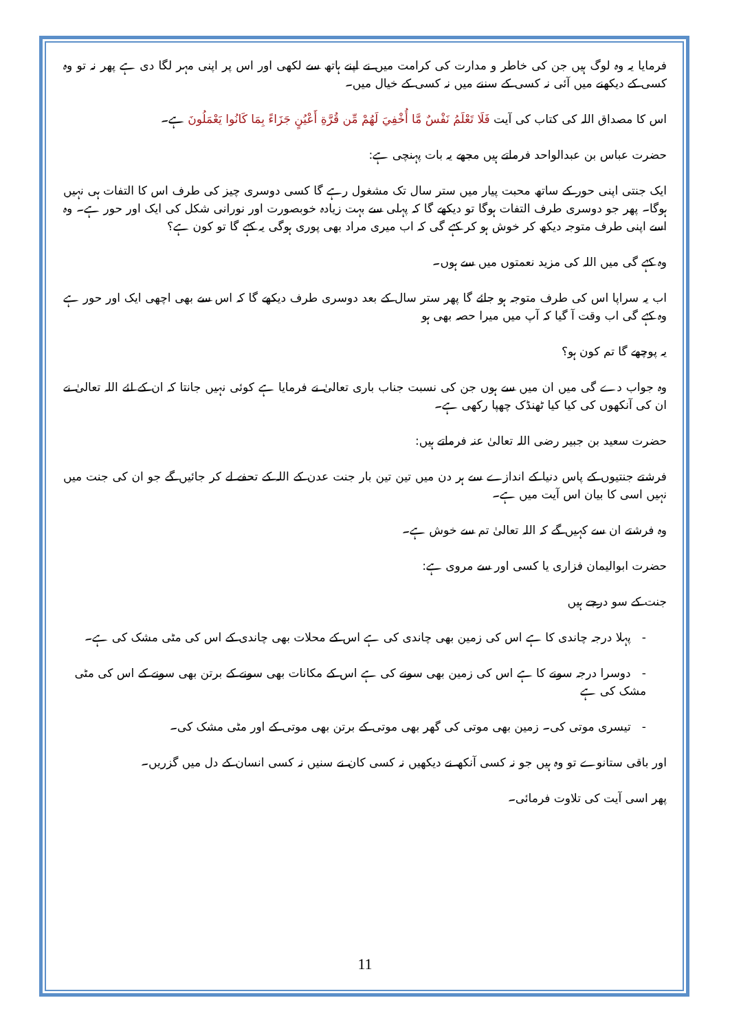فرمایا یہ وہ لوگ ہیں جن کی خاطر و مدارت کی کرامت میں نے اپنے ہاتھ سے لکھی اور اس پر اپنی مہر لگا دی ہے پھر نہ تو وہ کسی کے دیکھنے میں آئی نہ کسی کے سننے میں نہ کسی کے خیال میں۔
اس کا مصداق اللہ کی کتاب کی آیت فَلَا تَعْلَمُ نَفْسٌ مَّا أُخْفِيَ لَهُمْ مِّن قُرَّةِ أَعْيُنٍ جَزَاءً بِمَا كَانُوا يَعْمَلُونَ ہے۔
حضرت عباس بن عبدالواحد فرماتے ہیں مجھے یہ بات پہنچی ہے:
ایک جنتی اپنی حور کے ساتھ محبت پیار میں ستر سال تک مشغول رہے گا کسی دوسری چیز کی طرف اس کا التفات ہی نہیں ہوگا۔ پھر جو دوسری طرف التفات ہوگا تو دیکھے گا کہ پہلی سے بہت زیادہ خوبصورت اور نورانی شکل کی ایک اور حور ہے۔ وہ اسے اپنی طرف متوجہ دیکھ کر خوش ہو کر کہے گی کہ اب میری مراد بھی پوری ہوگی یہ کہے گا تو کون ہے؟
وہ کہے گی میں اللہ کی مزید نعمتوں میں سے ہوں۔
اب یہ سراپا اس کی طرف متوجہ ہو جائے گا پھر ستر سال کے بعد دوسری طرف دیکھے گا کہ اس سے بھی اچھی ایک اور حور ہے وہ کہے گی اب وقت آ گیا کہ آپ میں میرا حصہ بھی ہو
یہ پوچھے گا تم کون ہو؟
وہ جواب دے گی میں ان میں سے ہوں جن کی نسبت جناب باری تعالیٰ نے فرمایا ہے کوئی نہیں جانتا کہ ان کے لئے اللہ تعالیٰ نے ان کی آنکھوں کی کیا کیا ٹھنڈک چھپا رکھی ہے۔
حضرت سعید بن جبیر رضی اللہ تعالیٰ عنہ فرماتے ہیں:
فرشتے جنتیوں کے پاس دنیا کے اندازے سے ہر دن میں تین تین بار جنت عدن کے اللہ کے تحفے لے کر جائیں گے جو ان کی جنت میں نہیں اسی کا بیان اس آیت میں ہے۔
وہ فرشتے ان سے کہیں گے کہ اللہ تعالیٰ تم سے خوش ہے۔
حضرت ابوالیمان فزاری یا کسی اور سے مروی ہے:
جنت کے سو درجے ہیں
- پہلا درجہ چاندی کا ہے اس کی زمین بھی چاندی کی ہے اس کے محلات بھی چاندی کے اس کی مٹی مشک کی ہے۔
- دوسرا درجہ سونے کا ہے اس کی زمین بھی سونے کی ہے اس کے مکانات بھی سونے کے برتن بھی سونے کے اس کی مٹی مشک کی ہے
- تیسری موتی کی۔ زمین بھی موتی کی گھر بھی موتی کے برتن بھی موتی کے اور مٹی مشک کی۔
اور باقی ستانوے تو وہ ہیں جو نہ کسی آنکھ نے دیکھیں نہ کسی کان نے سنیں نہ کسی انسان کے دل میں گزریں۔
پھر اسی آیت کی تلاوت فرمائی۔
11